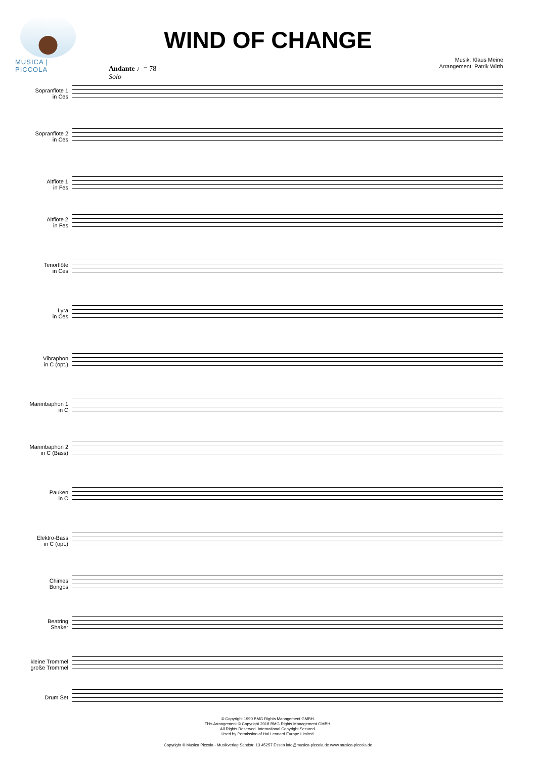MUSICA | PICCOLA
WIND OF CHANGE
Musik: Klaus Meine
Arrangement: Patrik Wirth
Andante ♩= 78
Solo
Sopranflöte 1
in Ces
Sopranflöte 2
in Ces
Altflöte 1
in Fes
Altflöte 2
in Fes
Tenorflöte
in Ces
Lyra
in Ces
Vibraphon
in C (opt.)
Marimbaphon 1
in C
Marimbaphon 2
in C (Bass)
Pauken
in C
Elektro-Bass
in C (opt.)
Chimes
Bongos
Beatring
Shaker
kleine Trommel
große Trommel
Drum Set
© Copyright 1990 BMG Rights Management GMBH.
This Arrangement © Copyright 2018 BMG Rights Management GMBH.
All Rights Reserved. International Copyright Secured.
Used by Permission of Hal Leonard Europe Limited.
Copyright © Musica Piccola - Musikverlag Sandstr. 13 45257 Essen info@musica-piccola.de www.musica-piccola.de